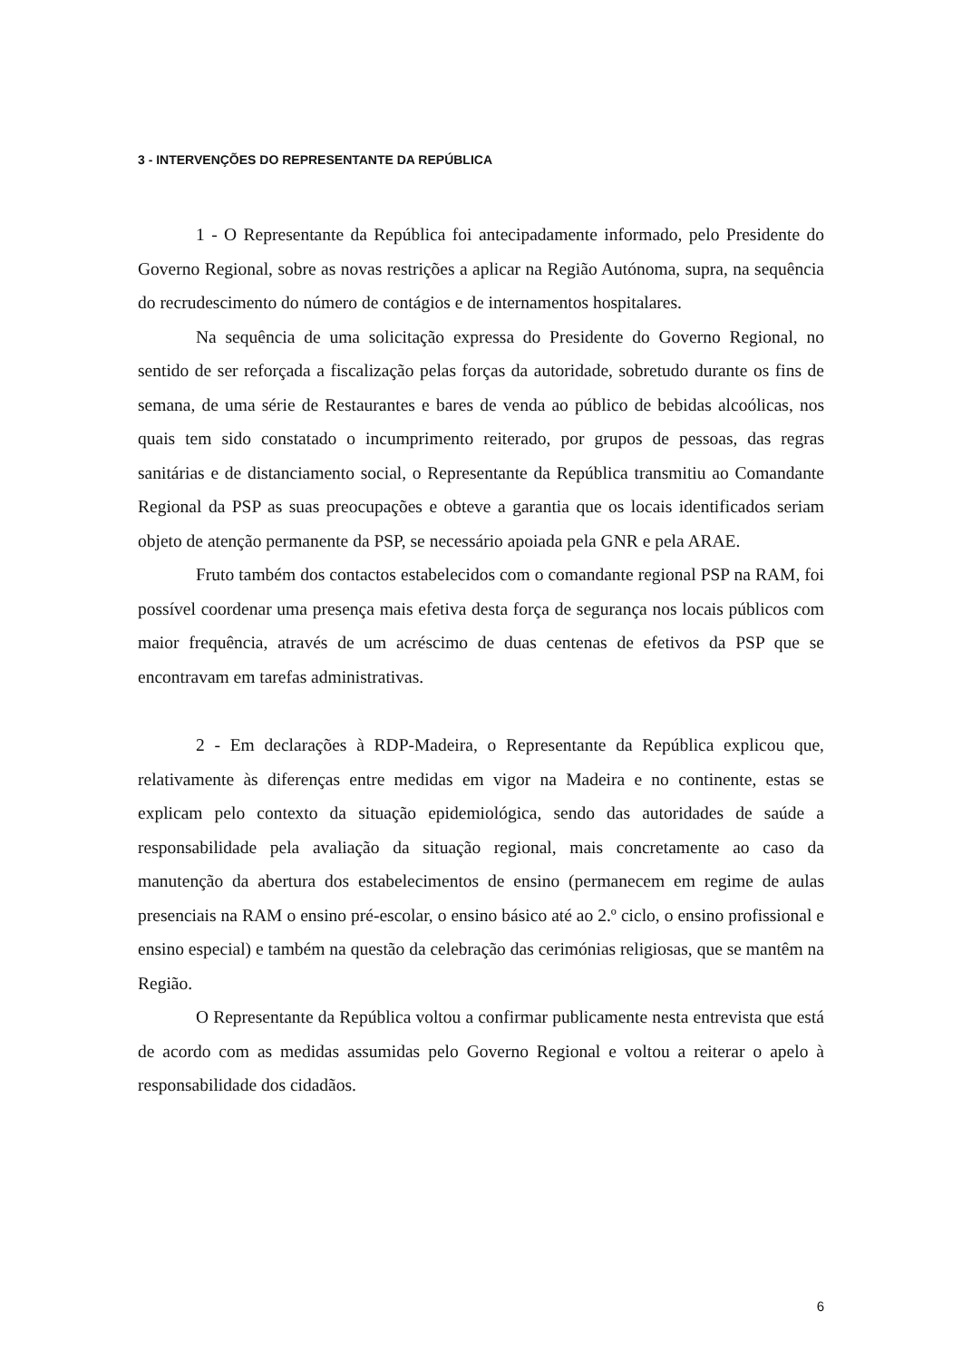3 - INTERVENÇÕES DO REPRESENTANTE DA REPÚBLICA
1 - O Representante da República foi antecipadamente informado, pelo Presidente do Governo Regional, sobre as novas restrições a aplicar na Região Autónoma, supra, na sequência do recrudescimento do número de contágios e de internamentos hospitalares.
Na sequência de uma solicitação expressa do Presidente do Governo Regional, no sentido de ser reforçada a fiscalização pelas forças da autoridade, sobretudo durante os fins de semana, de uma série de Restaurantes e bares de venda ao público de bebidas alcoólicas, nos quais tem sido constatado o incumprimento reiterado, por grupos de pessoas, das regras sanitárias e de distanciamento social, o Representante da República transmitiu ao Comandante Regional da PSP as suas preocupações e obteve a garantia que os locais identificados seriam objeto de atenção permanente da PSP, se necessário apoiada pela GNR e pela ARAE.
Fruto também dos contactos estabelecidos com o comandante regional PSP na RAM, foi possível coordenar uma presença mais efetiva desta força de segurança nos locais públicos com maior frequência, através de um acréscimo de duas centenas de efetivos da PSP que se encontravam em tarefas administrativas.
2 - Em declarações à RDP-Madeira, o Representante da República explicou que, relativamente às diferenças entre medidas em vigor na Madeira e no continente, estas se explicam pelo contexto da situação epidemiológica, sendo das autoridades de saúde a responsabilidade pela avaliação da situação regional, mais concretamente ao caso da manutenção da abertura dos estabelecimentos de ensino (permanecem em regime de aulas presenciais na RAM o ensino pré-escolar, o ensino básico até ao 2.º ciclo, o ensino profissional e ensino especial) e também na questão da celebração das cerimónias religiosas, que se mantêm na Região.
O Representante da República voltou a confirmar publicamente nesta entrevista que está de acordo com as medidas assumidas pelo Governo Regional e voltou a reiterar o apelo à responsabilidade dos cidadãos.
6